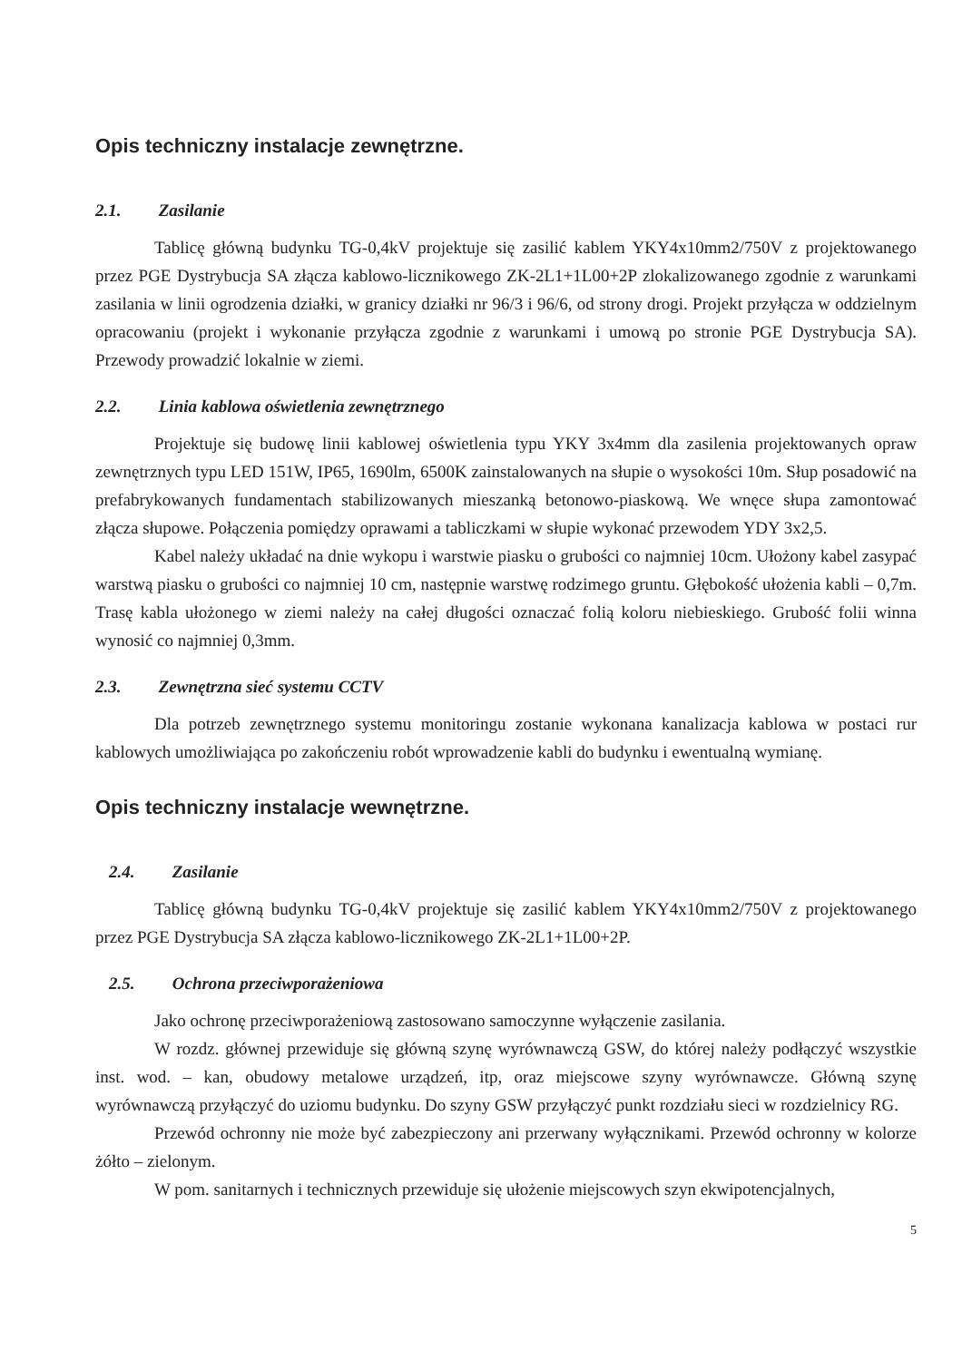Opis techniczny instalacje zewnętrzne.
2.1. Zasilanie
Tablicę główną budynku TG-0,4kV projektuje się zasilić kablem YKY4x10mm2/750V z projektowanego przez PGE Dystrybucja SA złącza kablowo-licznikowego ZK-2L1+1L00+2P zlokalizowanego zgodnie z warunkami zasilania w linii ogrodzenia działki, w granicy działki nr 96/3 i 96/6, od strony drogi. Projekt przyłącza w oddzielnym opracowaniu (projekt i wykonanie przyłącza zgodnie z warunkami i umową po stronie PGE Dystrybucja SA). Przewody prowadzić lokalnie w ziemi.
2.2. Linia kablowa oświetlenia zewnętrznego
Projektuje się budowę linii kablowej oświetlenia typu YKY 3x4mm dla zasilenia projektowanych opraw zewnętrznych typu LED 151W, IP65, 1690lm, 6500K zainstalowanych na słupie o wysokości 10m. Słup posadowić na prefabrykowanych fundamentach stabilizowanych mieszanką betonowo-piaskową. We wnęce słupa zamontować złącza słupowe. Połączenia pomiędzy oprawami a tabliczkami w słupie wykonać przewodem YDY 3x2,5.
Kabel należy układać na dnie wykopu i warstwie piasku o grubości co najmniej 10cm. Ułożony kabel zasypać warstwą piasku o grubości co najmniej 10 cm, następnie warstwę rodzimego gruntu. Głębokość ułożenia kabli – 0,7m. Trasę kabla ułożonego w ziemi należy na całej długości oznaczać folią koloru niebieskiego. Grubość folii winna wynosić co najmniej 0,3mm.
2.3. Zewnętrzna sieć systemu CCTV
Dla potrzeb zewnętrznego systemu monitoringu zostanie wykonana kanalizacja kablowa w postaci rur kablowych umożliwiająca po zakończeniu robót wprowadzenie kabli do budynku i ewentualną wymianę.
Opis techniczny instalacje wewnętrzne.
2.4. Zasilanie
Tablicę główną budynku TG-0,4kV projektuje się zasilić kablem YKY4x10mm2/750V z projektowanego przez PGE Dystrybucja SA złącza kablowo-licznikowego ZK-2L1+1L00+2P.
2.5. Ochrona przeciwporażeniowa
Jako ochronę przeciwporażeniową zastosowano samoczynne wyłączenie zasilania.
W rozdz. głównej przewiduje się główną szynę wyrównawczą GSW, do której należy podłączyć wszystkie inst. wod. – kan, obudowy metalowe urządzeń, itp, oraz miejscowe szyny wyrównawcze. Główną szynę wyrównawczą przyłączyć do uziomu budynku. Do szyny GSW przyłączyć punkt rozdziału sieci w rozdzielnicy RG.
Przewód ochronny nie może być zabezpieczony ani przerwany wyłącznikami. Przewód ochronny w kolorze żółto – zielonym.
W pom. sanitarnych i technicznych przewiduje się ułożenie miejscowych szyn ekwipotencjalnych,
5